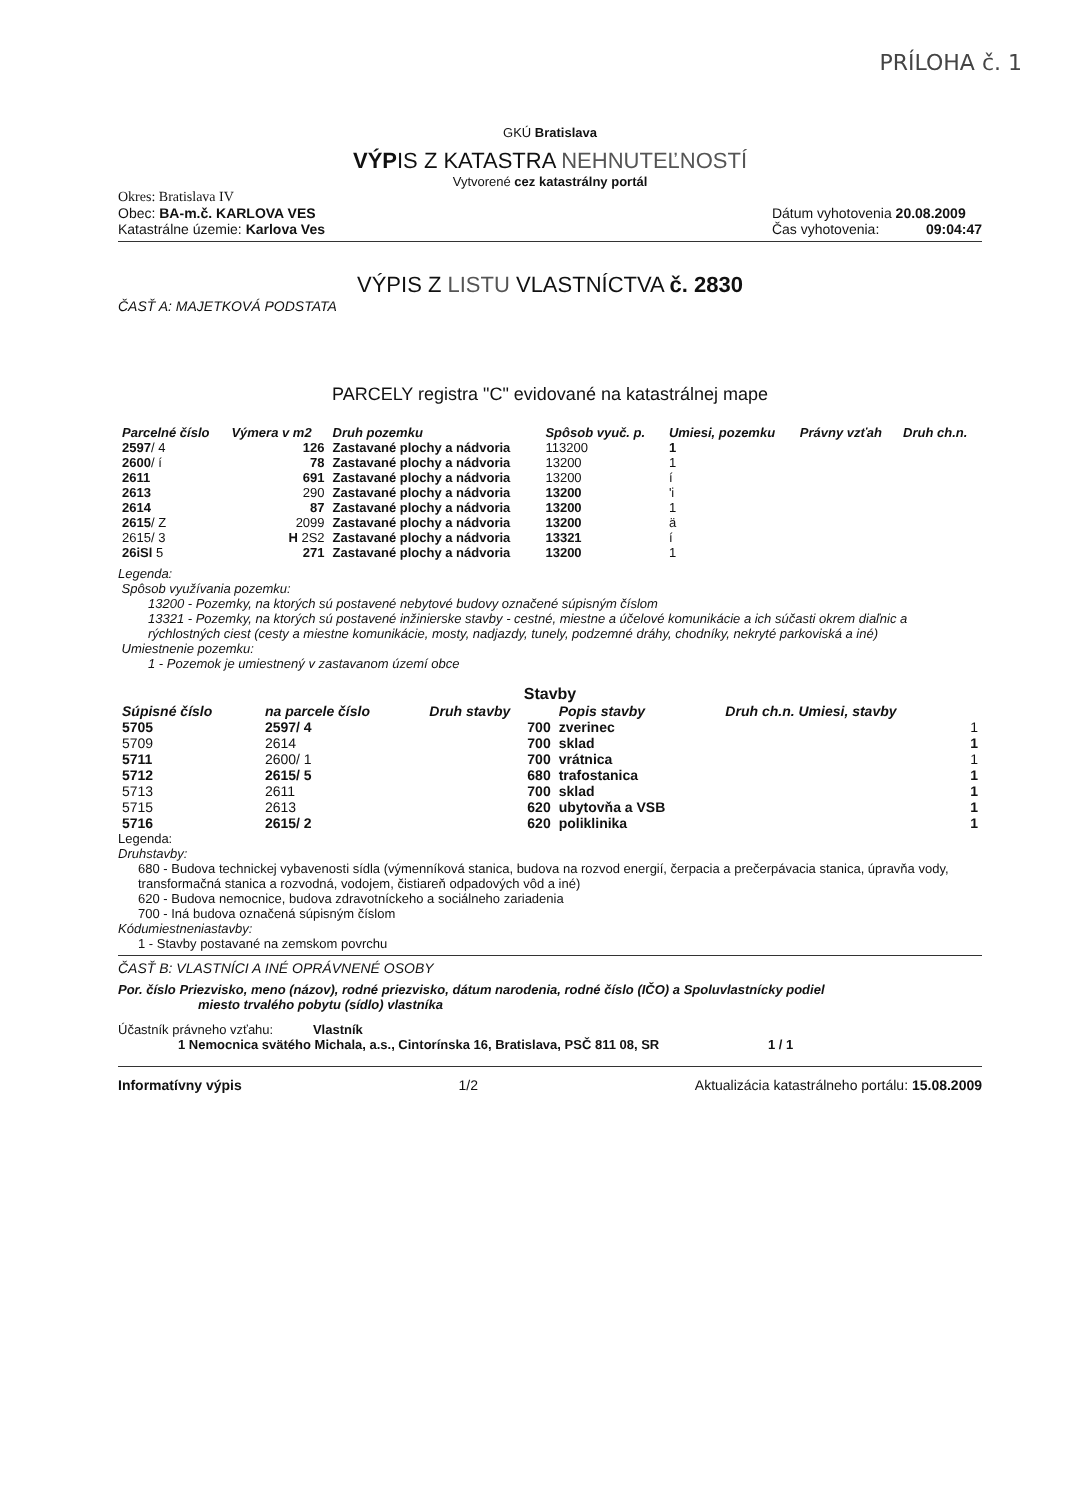PRÍLOHA č. 1
GKÚ Bratislava
VÝPIS Z KATASTRA NEHNUTEĽNOSTÍ
Vytvorené cez katastrálny portál
Okres: Bratislava IV
Obec: BA-m.č. KARLOVA VES
Katastrálne územie: Karlova Ves
Dátum vyhotovenia 20.08.2009
Čas vyhotovenia: 09:04:47
VÝPIS Z LISTU VLASTNÍCTVA č. 2830
ČASŤ A: MAJETKOVÁ PODSTATA
PARCELY registra "C" evidované na katastrálnej mape
| Parcelné číslo | Výmera v m2 | Druh pozemku | Spôsob vyuč. p. | Umiesi, pozemku | Právny vzťah | Druh ch.n. |
| --- | --- | --- | --- | --- | --- | --- |
| 2597 / 4 | 126 | Zastavané plochy a nádvoria | 113200 | 1 | | |
| 2600 / í | 78 | Zastavané plochy a nádvoria | 13200 | 1 | | |
| 2611 | 691 | Zastavané plochy a nádvoria | 13200 | í | | |
| 2613 | 290 | Zastavané plochy a nádvoria | 13200 | 'i | | |
| 2614 | 87 | Zastavané plochy a nádvoria | 13200 | 1 | | |
| 2615 / Z | 2099 | Zastavané plochy a nádvoria | 13200 | ä | | |
| 2615/ 3 | H 2S2 | Zastavané plochy a nádvoria | 13321 | í | | |
| 26iSl 5 | 271 | Zastavané plochy a nádvoria | 13200 | 1 | | |
Legenda:
Spôsob využívania pozemku:
13200 - Pozemky, na ktorých sú postavené nebytové budovy označené súpisným číslom
13321 - Pozemky, na ktorých sú postavené inžinierske stavby - cestné, miestne a účelové komunikácie a ich súčasti okrem diaľnic a rýchlostných ciest (cesty a miestne komunikácie, mosty, nadjazdy, tunely, podzemné dráhy, chodníky, nekryté parkoviská a iné)
Umiestnenie pozemku:
1 - Pozemok je umiestnený v zastavanom území obce
Stavby
| Súpisné číslo | na parcele číslo | Druh stavby | Popis stavby | Druh ch.n. Umiesi, stavby |
| --- | --- | --- | --- | --- |
| 5705 | 2597/ 4 | 700 | zverinec | 1 |
| 5709 | 2614 | 700 | sklad | 1 |
| 5711 | 2600/ 1 | 700 | vrátnica | 1 |
| 5712 | 2615/ 5 | 680 | trafostanica | 1 |
| 5713 | 2611 | 700 | sklad | 1 |
| 5715 | 2613 | 620 | ubytovňa a VSB | 1 |
| 5716 | 2615/ 2 | 620 | poliklinika | 1 |
Legenda:
Druhstavby:
680 - Budova technickej vybavenosti sídla (výmenníková stanica, budova na rozvod energií, čerpacia a prečerpávacia stanica, úpravňa vody, transformačná stanica a rozvodná, vodojem, čistiareň odpadových vôd a iné)
620 - Budova nemocnice, budova zdravotníckeho a sociálneho zariadenia
700 - Iná budova označená súpisným číslom
Kódumiestneniastavby:
1 - Stavby postavané na zemskom povrchu
ČASŤ B: VLASTNÍCI A INÉ OPRÁVNENÉ OSOBY
Por. číslo Priezvisko, meno (názov), rodné priezvisko, dátum narodenia, rodné číslo (IČO) a Spoluvlastnícky podiel
miesto trvalého pobytu (sídlo) vlastníka
Účastník právneho vzťahu: Vlastník
1 Nemocnica svätého Michala, a.s., Cintorínska 16, Bratislava, PSČ 811 08, SR
1 / 1
Informatívny výpis 1/2 Aktualizácia katastrálneho portálu: 15.08.2009